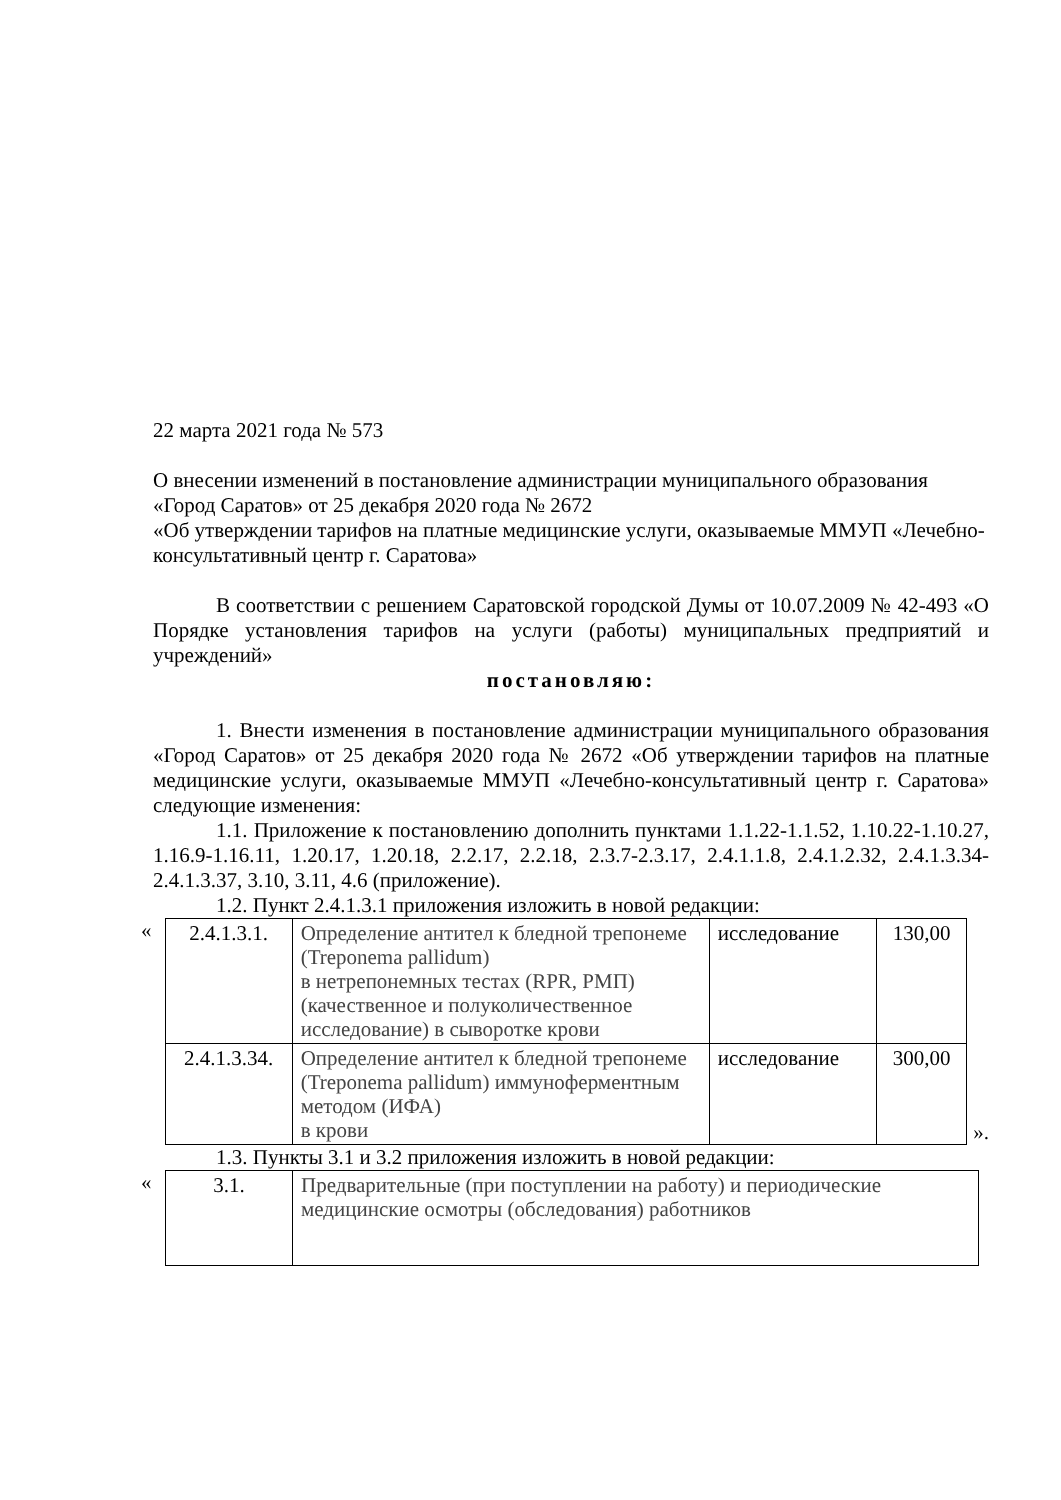22 марта 2021 года № 573
О внесении изменений в постановление администрации муниципального образования «Город Саратов» от 25 декабря 2020 года № 2672
«Об утверждении тарифов на платные медицинские услуги, оказываемые ММУП «Лечебно-консультативный центр г. Саратова»
В соответствии с решением Саратовской городской Думы от 10.07.2009 № 42-493 «О Порядке установления тарифов на услуги (работы) муниципальных предприятий и учреждений»
постановляю:
1. Внести изменения в постановление администрации муниципального образования «Город Саратов» от 25 декабря 2020 года № 2672 «Об утверждении тарифов на платные медицинские услуги, оказываемые ММУП «Лечебно-консультативный центр г. Саратова» следующие изменения:
1.1. Приложение к постановлению дополнить пунктами 1.1.22-1.1.52, 1.10.22-1.10.27, 1.16.9-1.16.11, 1.20.17, 1.20.18, 2.2.17, 2.2.18, 2.3.7-2.3.17, 2.4.1.1.8, 2.4.1.2.32, 2.4.1.3.34-2.4.1.3.37, 3.10, 3.11, 4.6 (приложение).
1.2. Пункт 2.4.1.3.1 приложения изложить в новой редакции:
«
| 2.4.1.3.1. | Определение антител к бледной трепонеме (Treponema pallidum) в нетрепонемных тестах (RPR, РМП) (качественное и полуколичественное исследование) в сыворотке крови | исследование | 130,00 |
| 2.4.1.3.34. | Определение антител к бледной трепонеме (Treponema pallidum) иммуноферментным методом (ИФА) в крови | исследование | 300,00 |
».
1.3. Пункты 3.1 и 3.2 приложения изложить в новой редакции:
«
| 3.1. | Предварительные (при поступлении на работу) и периодические медицинские осмотры (обследования) работников |